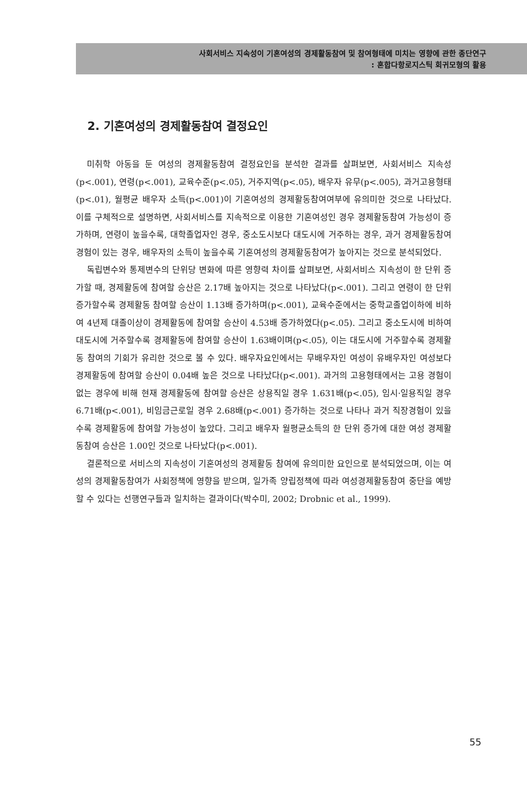사회서비스 지속성이 기혼여성의 경제활동참여 및 참여형태에 미치는 영향에 관한 종단연구
: 혼합다항로지스틱 회귀모형의 활용
2. 기혼여성의 경제활동참여 결정요인
미취학 아동을 둔 여성의 경제활동참여 결정요인을 분석한 결과를 살펴보면, 사회서비스 지속성(p<.001), 연령(p<.001), 교육수준(p<.05), 거주지역(p<.05), 배우자 유무(p<.005), 과거고용형태(p<.01), 월평균 배우자 소득(p<.001)이 기혼여성의 경제활동참여여부에 유의미한 것으로 나타났다. 이를 구체적으로 설명하면, 사회서비스를 지속적으로 이용한 기혼여성인 경우 경제활동참여 가능성이 증가하며, 연령이 높을수록, 대학졸업자인 경우, 중소도시보다 대도시에 거주하는 경우, 과거 경제활동참여 경험이 있는 경우, 배우자의 소득이 높을수록 기혼여성의 경제활동참여가 높아지는 것으로 분석되었다.
독립변수와 통제변수의 단위당 변화에 따른 영향력 차이를 살펴보면, 사회서비스 지속성이 한 단위 증가할 때, 경제활동에 참여할 승산은 2.17배 높아지는 것으로 나타났다(p<.001). 그리고 연령이 한 단위 증가할수록 경제활동 참여할 승산이 1.13배 증가하며(p<.001), 교육수준에서는 중학교졸업이하에 비하여 4년제 대졸이상이 경제활동에 참여할 승산이 4.53배 증가하였다(p<.05). 그리고 중소도시에 비하여 대도시에 거주할수록 경제활동에 참여할 승산이 1.63배이며(p<.05), 이는 대도시에 거주할수록 경제활동 참여의 기회가 유리한 것으로 볼 수 있다. 배우자요인에서는 무배우자인 여성이 유배우자인 여성보다 경제활동에 참여할 승산이 0.04배 높은 것으로 나타났다(p<.001). 과거의 고용형태에서는 고용 경험이 없는 경우에 비해 현재 경제활동에 참여할 승산은 상용직일 경우 1.631배(p<.05), 임시·일용직일 경우 6.71배(p<.001), 비임금근로일 경우 2.68배(p<.001) 증가하는 것으로 나타나 과거 직장경험이 있을수록 경제활동에 참여할 가능성이 높았다. 그리고 배우자 월평균소득의 한 단위 증가에 대한 여성 경제활동참여 승산은 1.00인 것으로 나타났다(p<.001).
결론적으로 서비스의 지속성이 기혼여성의 경제활동 참여에 유의미한 요인으로 분석되었으며, 이는 여성의 경제활동참여가 사회정책에 영향을 받으며, 일가족 양립정책에 따라 여성경제활동참여 중단을 예방할 수 있다는 선행연구들과 일치하는 결과이다(박수미, 2002; Drobnic et al., 1999).
55